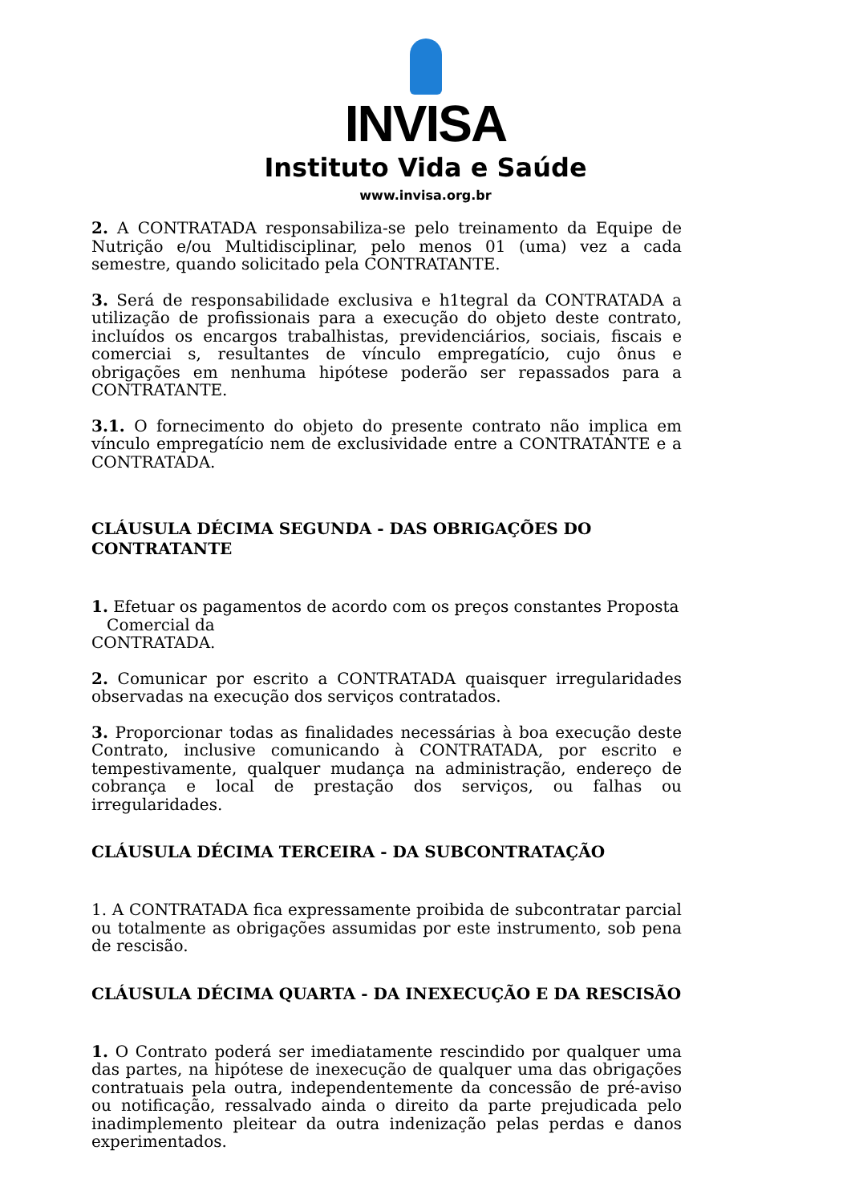INVISA
Instituto Vida e Saúde
www.invisa.org.br
2. A CONTRATADA responsabiliza-se pelo treinamento da Equipe de Nutrição e/ou Multidisciplinar, pelo menos 01 (uma) vez a cada semestre, quando solicitado pela CONTRATANTE.
3. Será de responsabilidade exclusiva e h1tegral da CONTRATADA a utilização de profissionais para a execução do objeto deste contrato, incluídos os encargos trabalhistas, previdenciários, sociais, fiscais e comerciai s, resultantes de vínculo empregatício, cujo ônus e obrigações em nenhuma hipótese poderão ser repassados para a CONTRATANTE.
3.1. O fornecimento do objeto do presente contrato não implica em vínculo empregatício nem de exclusividade entre a CONTRATANTE e a CONTRATADA.
CLÁUSULA DÉCIMA SEGUNDA - DAS OBRIGAÇÕES DO CONTRATANTE
1. Efetuar os pagamentos de acordo com os preços constantes Proposta
Comercial da
CONTRATADA.
2. Comunicar por escrito a CONTRATADA quaisquer irregularidades observadas na execução dos serviços contratados.
3. Proporcionar todas as finalidades necessárias à boa execução deste Contrato, inclusive comunicando à CONTRATADA, por escrito e tempestivamente, qualquer mudança na administração, endereço de cobrança e local de prestação dos serviços, ou falhas ou irregularidades.
CLÁUSULA DÉCIMA TERCEIRA - DA SUBCONTRATAÇÃO
1. A CONTRATADA fica expressamente proibida de subcontratar parcial ou totalmente as obrigações assumidas por este instrumento, sob pena de rescisão.
CLÁUSULA DÉCIMA QUARTA - DA INEXECUÇÃO E DA RESCISÃO
1. O Contrato poderá ser imediatamente rescindido por qualquer uma das partes, na hipótese de inexecução de qualquer uma das obrigações contratuais pela outra, independentemente da concessão de pré-aviso ou notificação, ressalvado ainda o direito da parte prejudicada pelo inadimplemento pleitear da outra indenização pelas perdas e danos experimentados.